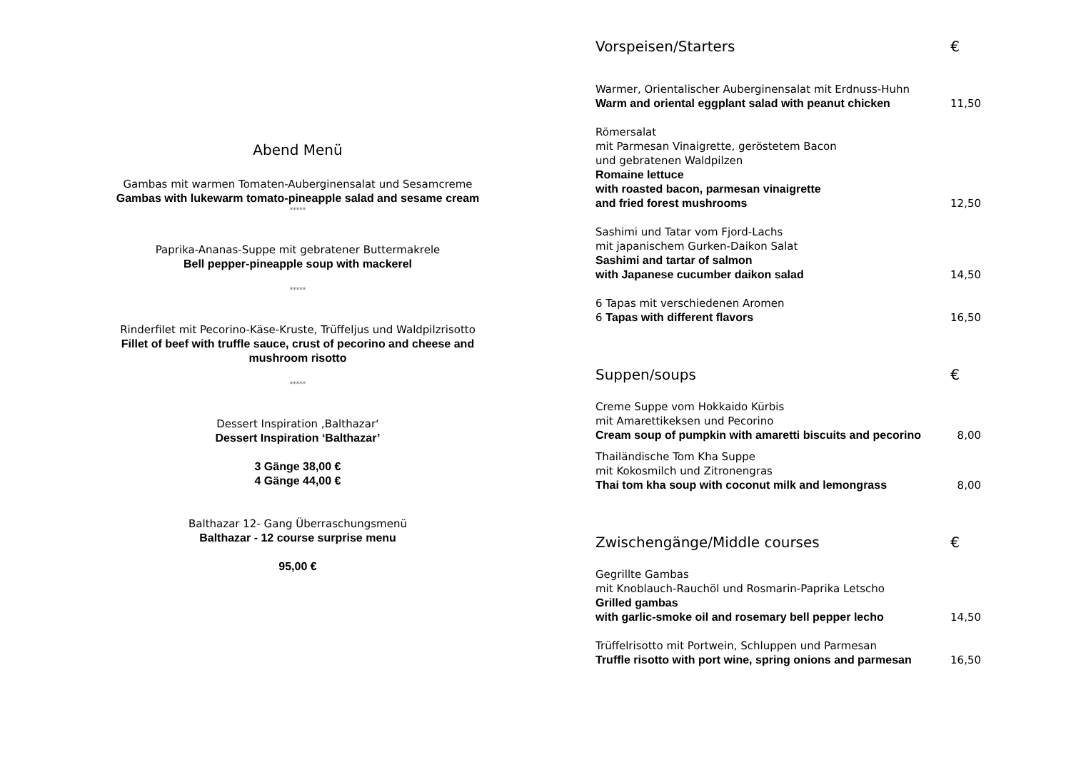Abend Menü
Gambas mit warmen Tomaten-Auberginensalat und Sesamcreme
Gambas with lukewarm tomato-pineapple salad and sesame cream
*****
Paprika-Ananas-Suppe mit gebratener Buttermakrele
Bell pepper-pineapple soup with mackerel
*****
Rinderfilet mit Pecorino-Käse-Kruste, Trüffeljus und Waldpilzrisotto
Fillet of beef with truffle sauce, crust of pecorino and cheese and
mushroom risotto
*****
Dessert Inspiration ‚Balthazar‘
Dessert Inspiration ‘Balthazar’
3 Gänge 38,00 €
4 Gänge 44,00 €
Balthazar 12- Gang Überraschungsmenü
Balthazar - 12 course surprise menu
95,00 €
Vorspeisen/Starters €
Warmer, Orientalischer Auberginensalat mit Erdnuss-Huhn
Warm and oriental eggplant salad with peanut chicken
11,50
Römersalat
mit Parmesan Vinaigrette, geröstetem Bacon
und gebratenen Waldpilzen
Romaine lettuce
with roasted bacon, parmesan vinaigrette
and fried forest mushrooms
12,50
Sashimi und Tatar vom Fjord-Lachs
mit japanischem Gurken-Daikon Salat
Sashimi and tartar of salmon
with Japanese cucumber daikon salad
14,50
6 Tapas mit verschiedenen Aromen
6 Tapas with different flavors
16,50
Suppen/soups €
Creme Suppe vom Hokkaido Kürbis
mit Amarettikeksen und Pecorino
Cream soup of pumpkin with amaretti biscuits and pecorino
8,00
Thailändische Tom Kha Suppe
mit Kokosmilch und Zitronengras
Thai tom kha soup with coconut milk and lemongrass
8,00
Zwischengänge/Middle courses €
Gegrillte Gambas
mit Knoblauch-Rauchöl und Rosmarin-Paprika Letscho
Grilled gambas
with garlic-smoke oil and rosemary bell pepper lecho
14,50
Trüffelrisotto mit Portwein, Schluppen und Parmesan
Truffle risotto with port wine, spring onions and parmesan
16,50